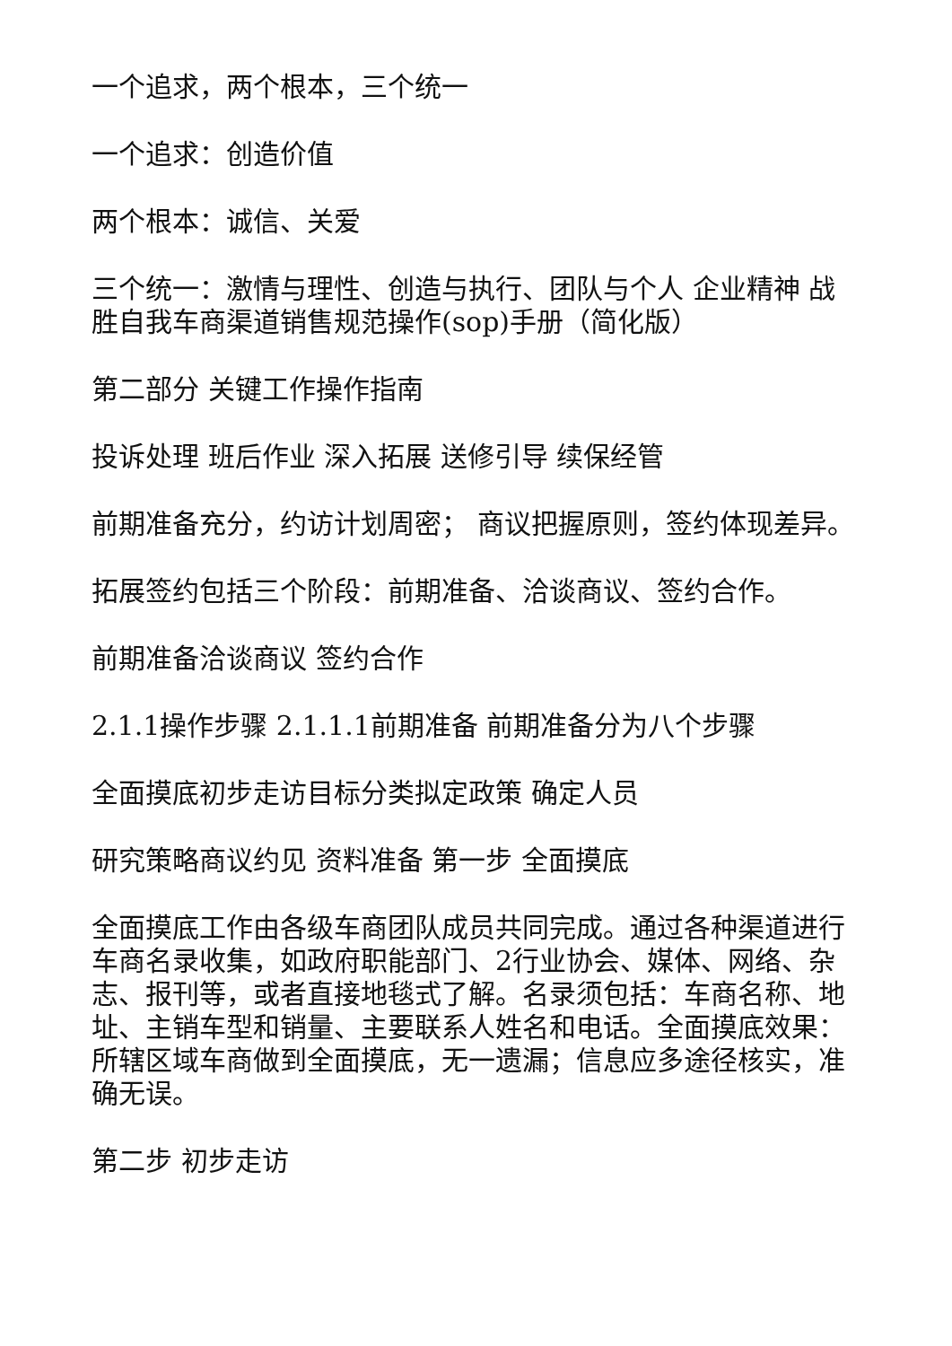一个追求，两个根本，三个统一
一个追求：创造价值
两个根本：诚信、关爱
三个统一：激情与理性、创造与执行、团队与个人 企业精神 战胜自我车商渠道销售规范操作(sop)手册（简化版）
第二部分 关键工作操作指南
投诉处理 班后作业 深入拓展 送修引导 续保经管
前期准备充分，约访计划周密； 商议把握原则，签约体现差异。
拓展签约包括三个阶段：前期准备、洽谈商议、签约合作。
前期准备洽谈商议 签约合作
2.1.1操作步骤 2.1.1.1前期准备 前期准备分为八个步骤
全面摸底初步走访目标分类拟定政策 确定人员
研究策略商议约见 资料准备 第一步 全面摸底
全面摸底工作由各级车商团队成员共同完成。通过各种渠道进行车商名录收集，如政府职能部门、2行业协会、媒体、网络、杂志、报刊等，或者直接地毯式了解。名录须包括：车商名称、地址、主销车型和销量、主要联系人姓名和电话。全面摸底效果：所辖区域车商做到全面摸底，无一遗漏；信息应多途径核实，准确无误。
第二步 初步走访